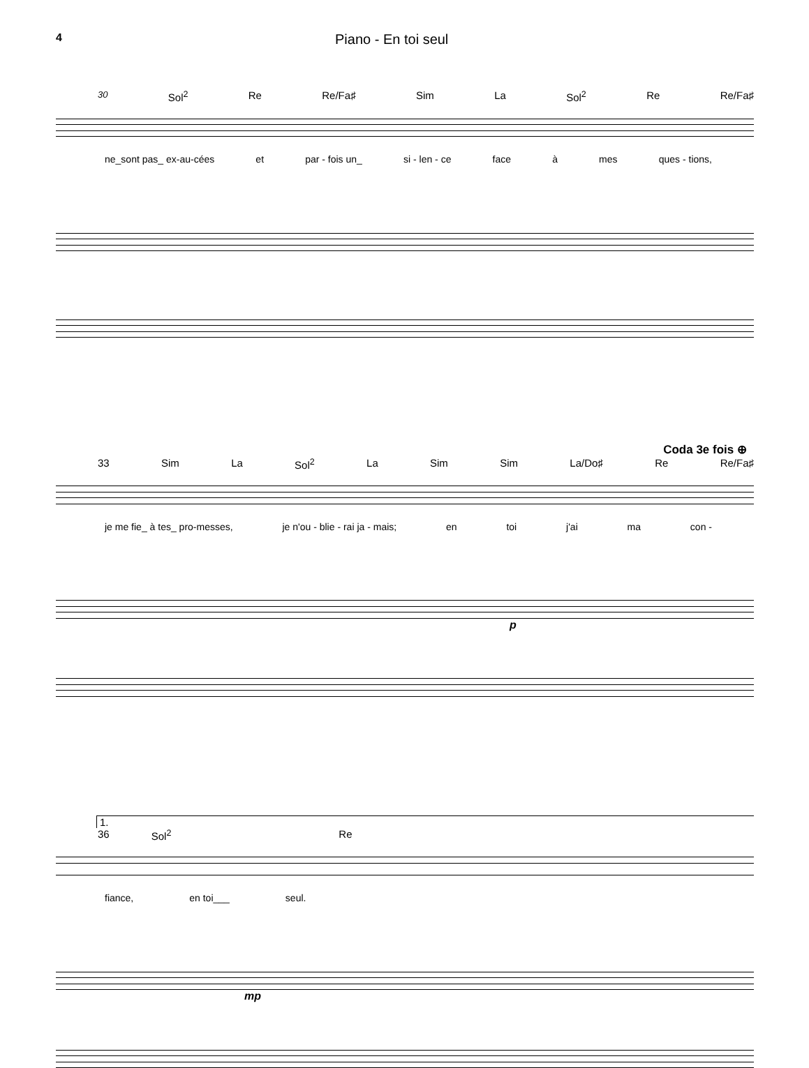4 Piano - En toi seul
30 Sol<sup>2</sup> Re Re/Fa♯ Sim La Sol<sup>2</sup> Re Re/Fa♯
ne_sont pas_ ex-au-cées et par - fois un_ si - len - ce face à mes ques - tions,
Coda 3e fois ⊕
33 Sim La Sol<sup>2</sup> La Sim Sim La/Do♯ Re Re/Fa♯
je me fie_ à tes_ pro-messes, je n'ou - blie - rai ja - mais; en toi j'ai ma con -
p
1.
36 Sol<sup>2</sup> Re
fiance, en toi___ seul.
mp